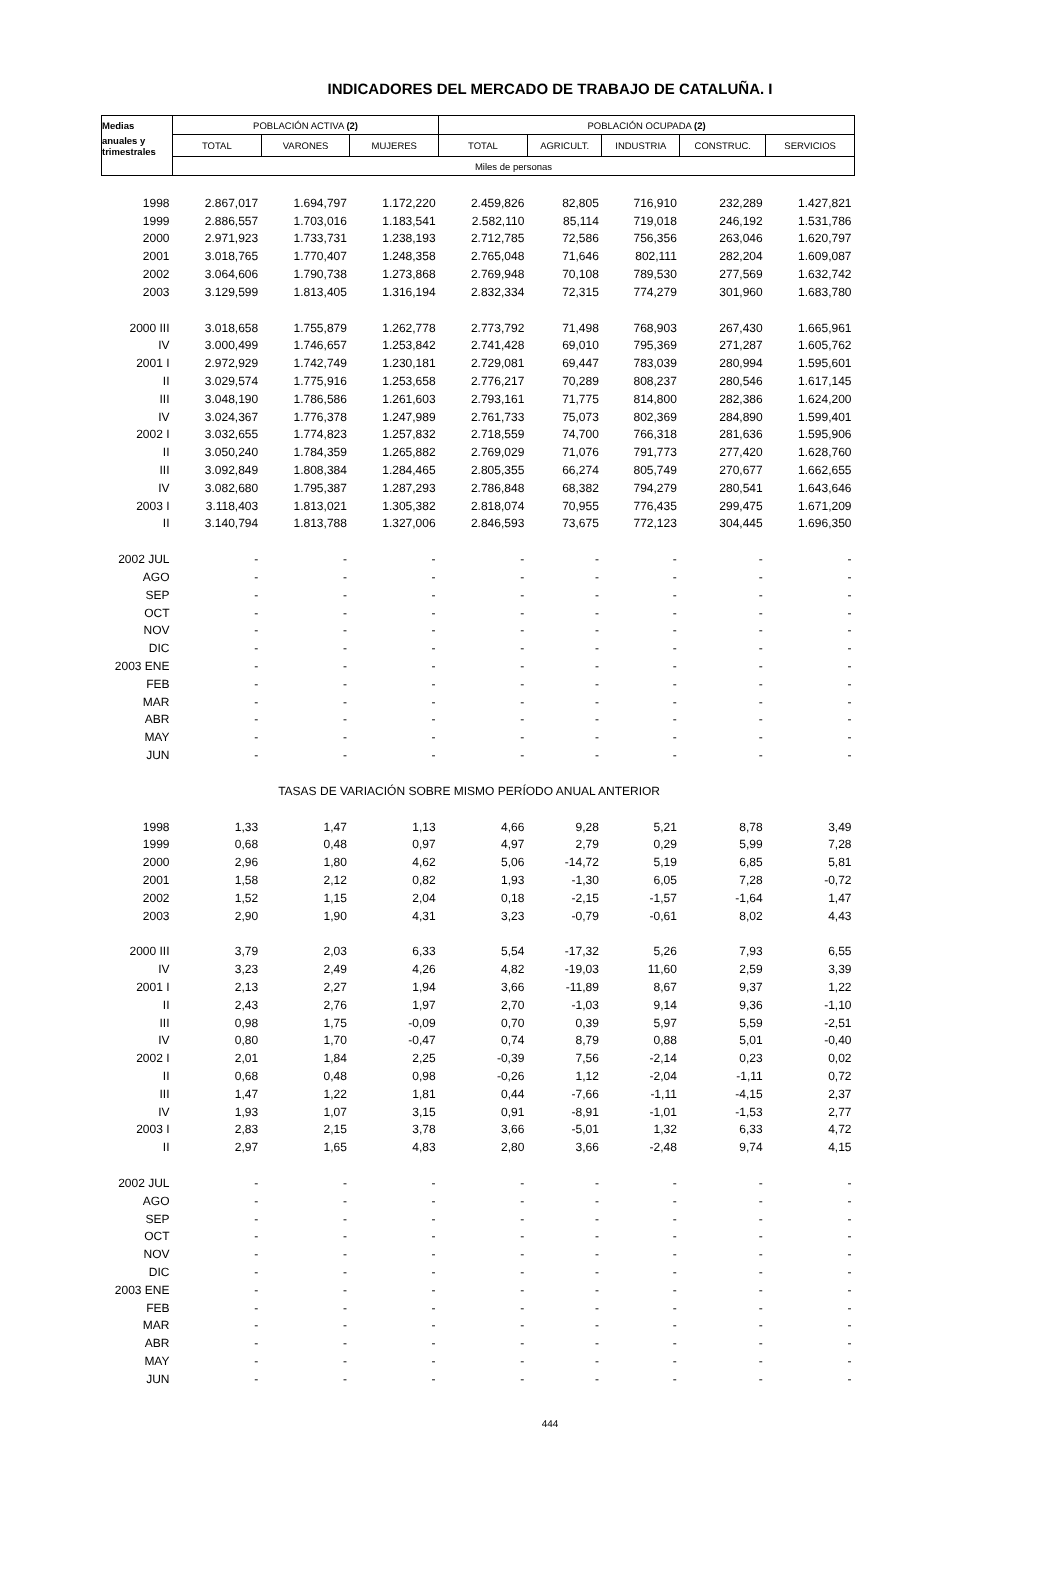INDICADORES DEL MERCADO DE TRABAJO DE CATALUÑA. I
| Medias | POBLACIÓN ACTIVA (2) | | | POBLACIÓN OCUPADA (2) | | | | |
| --- | --- | --- | --- | --- | --- | --- | --- | --- |
| anuales y trimestrales | TOTAL | VARONES | MUJERES | TOTAL | AGRICULT. | INDUSTRIA | CONSTRUC. | SERVICIOS |
| | Miles de personas | | | | | | | |
| 1998 | 2.867,017 | 1.694,797 | 1.172,220 | 2.459,826 | 82,805 | 716,910 | 232,289 | 1.427,821 |
| 1999 | 2.886,557 | 1.703,016 | 1.183,541 | 2.582,110 | 85,114 | 719,018 | 246,192 | 1.531,786 |
| 2000 | 2.971,923 | 1.733,731 | 1.238,193 | 2.712,785 | 72,586 | 756,356 | 263,046 | 1.620,797 |
| 2001 | 3.018,765 | 1.770,407 | 1.248,358 | 2.765,048 | 71,646 | 802,111 | 282,204 | 1.609,087 |
| 2002 | 3.064,606 | 1.790,738 | 1.273,868 | 2.769,948 | 70,108 | 789,530 | 277,569 | 1.632,742 |
| 2003 | 3.129,599 | 1.813,405 | 1.316,194 | 2.832,334 | 72,315 | 774,279 | 301,960 | 1.683,780 |
| 2000 III | 3.018,658 | 1.755,879 | 1.262,778 | 2.773,792 | 71,498 | 768,903 | 267,430 | 1.665,961 |
| IV | 3.000,499 | 1.746,657 | 1.253,842 | 2.741,428 | 69,010 | 795,369 | 271,287 | 1.605,762 |
| 2001 I | 2.972,929 | 1.742,749 | 1.230,181 | 2.729,081 | 69,447 | 783,039 | 280,994 | 1.595,601 |
| II | 3.029,574 | 1.775,916 | 1.253,658 | 2.776,217 | 70,289 | 808,237 | 280,546 | 1.617,145 |
| III | 3.048,190 | 1.786,586 | 1.261,603 | 2.793,161 | 71,775 | 814,800 | 282,386 | 1.624,200 |
| IV | 3.024,367 | 1.776,378 | 1.247,989 | 2.761,733 | 75,073 | 802,369 | 284,890 | 1.599,401 |
| 2002 I | 3.032,655 | 1.774,823 | 1.257,832 | 2.718,559 | 74,700 | 766,318 | 281,636 | 1.595,906 |
| II | 3.050,240 | 1.784,359 | 1.265,882 | 2.769,029 | 71,076 | 791,773 | 277,420 | 1.628,760 |
| III | 3.092,849 | 1.808,384 | 1.284,465 | 2.805,355 | 66,274 | 805,749 | 270,677 | 1.662,655 |
| IV | 3.082,680 | 1.795,387 | 1.287,293 | 2.786,848 | 68,382 | 794,279 | 280,541 | 1.643,646 |
| 2003 I | 3.118,403 | 1.813,021 | 1.305,382 | 2.818,074 | 70,955 | 776,435 | 299,475 | 1.671,209 |
| II | 3.140,794 | 1.813,788 | 1.327,006 | 2.846,593 | 73,675 | 772,123 | 304,445 | 1.696,350 |
| 2002 JUL | - | - | - | - | - | - | - | - |
| AGO | - | - | - | - | - | - | - | - |
| SEP | - | - | - | - | - | - | - | - |
| OCT | - | - | - | - | - | - | - | - |
| NOV | - | - | - | - | - | - | - | - |
| DIC | - | - | - | - | - | - | - | - |
| 2003 ENE | - | - | - | - | - | - | - | - |
| FEB | - | - | - | - | - | - | - | - |
| MAR | - | - | - | - | - | - | - | - |
| ABR | - | - | - | - | - | - | - | - |
| MAY | - | - | - | - | - | - | - | - |
| JUN | - | - | - | - | - | - | - | - |
| | TASAS DE VARIACIÓN SOBRE MISMO PERÍODO ANUAL ANTERIOR | | | | | | | |
| 1998 | 1,33 | 1,47 | 1,13 | 4,66 | 9,28 | 5,21 | 8,78 | 3,49 |
| 1999 | 0,68 | 0,48 | 0,97 | 4,97 | 2,79 | 0,29 | 5,99 | 7,28 |
| 2000 | 2,96 | 1,80 | 4,62 | 5,06 | -14,72 | 5,19 | 6,85 | 5,81 |
| 2001 | 1,58 | 2,12 | 0,82 | 1,93 | -1,30 | 6,05 | 7,28 | -0,72 |
| 2002 | 1,52 | 1,15 | 2,04 | 0,18 | -2,15 | -1,57 | -1,64 | 1,47 |
| 2003 | 2,90 | 1,90 | 4,31 | 3,23 | -0,79 | -0,61 | 8,02 | 4,43 |
| 2000 III | 3,79 | 2,03 | 6,33 | 5,54 | -17,32 | 5,26 | 7,93 | 6,55 |
| IV | 3,23 | 2,49 | 4,26 | 4,82 | -19,03 | 11,60 | 2,59 | 3,39 |
| 2001 I | 2,13 | 2,27 | 1,94 | 3,66 | -11,89 | 8,67 | 9,37 | 1,22 |
| II | 2,43 | 2,76 | 1,97 | 2,70 | -1,03 | 9,14 | 9,36 | -1,10 |
| III | 0,98 | 1,75 | -0,09 | 0,70 | 0,39 | 5,97 | 5,59 | -2,51 |
| IV | 0,80 | 1,70 | -0,47 | 0,74 | 8,79 | 0,88 | 5,01 | -0,40 |
| 2002 I | 2,01 | 1,84 | 2,25 | -0,39 | 7,56 | -2,14 | 0,23 | 0,02 |
| II | 0,68 | 0,48 | 0,98 | -0,26 | 1,12 | -2,04 | -1,11 | 0,72 |
| III | 1,47 | 1,22 | 1,81 | 0,44 | -7,66 | -1,11 | -4,15 | 2,37 |
| IV | 1,93 | 1,07 | 3,15 | 0,91 | -8,91 | -1,01 | -1,53 | 2,77 |
| 2003 I | 2,83 | 2,15 | 3,78 | 3,66 | -5,01 | 1,32 | 6,33 | 4,72 |
| II | 2,97 | 1,65 | 4,83 | 2,80 | 3,66 | -2,48 | 9,74 | 4,15 |
| 2002 JUL | - | - | - | - | - | - | - | - |
| AGO | - | - | - | - | - | - | - | - |
| SEP | - | - | - | - | - | - | - | - |
| OCT | - | - | - | - | - | - | - | - |
| NOV | - | - | - | - | - | - | - | - |
| DIC | - | - | - | - | - | - | - | - |
| 2003 ENE | - | - | - | - | - | - | - | - |
| FEB | - | - | - | - | - | - | - | - |
| MAR | - | - | - | - | - | - | - | - |
| ABR | - | - | - | - | - | - | - | - |
| MAY | - | - | - | - | - | - | - | - |
| JUN | - | - | - | - | - | - | - | - |
444